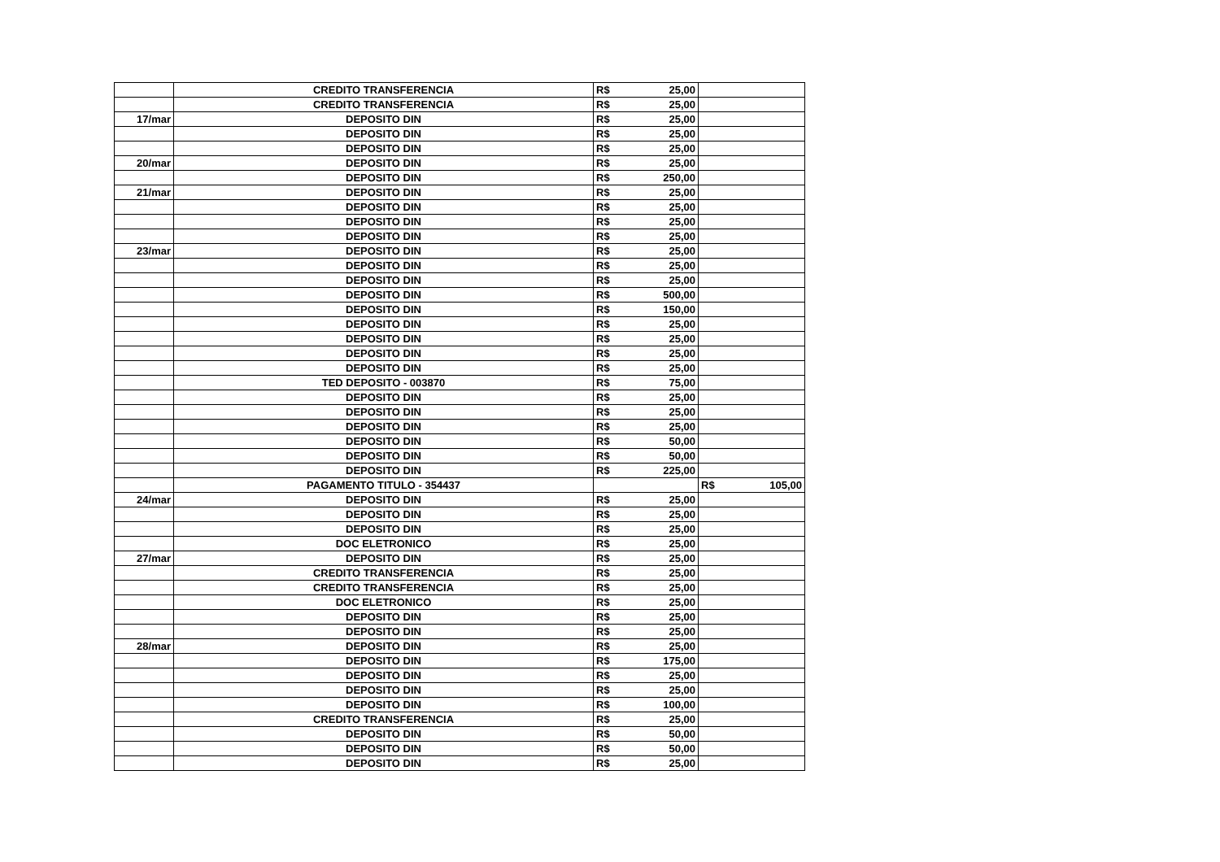| | CREDITO TRANSFERENCIA | R$ | 25,00 | | |
| | CREDITO TRANSFERENCIA | R$ | 25,00 | | |
| 17/mar | DEPOSITO DIN | R$ | 25,00 | | |
| | DEPOSITO DIN | R$ | 25,00 | | |
| | DEPOSITO DIN | R$ | 25,00 | | |
| 20/mar | DEPOSITO DIN | R$ | 25,00 | | |
| | DEPOSITO DIN | R$ | 250,00 | | |
| 21/mar | DEPOSITO DIN | R$ | 25,00 | | |
| | DEPOSITO DIN | R$ | 25,00 | | |
| | DEPOSITO DIN | R$ | 25,00 | | |
| | DEPOSITO DIN | R$ | 25,00 | | |
| 23/mar | DEPOSITO DIN | R$ | 25,00 | | |
| | DEPOSITO DIN | R$ | 25,00 | | |
| | DEPOSITO DIN | R$ | 25,00 | | |
| | DEPOSITO DIN | R$ | 500,00 | | |
| | DEPOSITO DIN | R$ | 150,00 | | |
| | DEPOSITO DIN | R$ | 25,00 | | |
| | DEPOSITO DIN | R$ | 25,00 | | |
| | DEPOSITO DIN | R$ | 25,00 | | |
| | DEPOSITO DIN | R$ | 25,00 | | |
| | TED DEPOSITO - 003870 | R$ | 75,00 | | |
| | DEPOSITO DIN | R$ | 25,00 | | |
| | DEPOSITO DIN | R$ | 25,00 | | |
| | DEPOSITO DIN | R$ | 25,00 | | |
| | DEPOSITO DIN | R$ | 50,00 | | |
| | DEPOSITO DIN | R$ | 50,00 | | |
| | DEPOSITO DIN | R$ | 225,00 | | |
| | PAGAMENTO TITULO - 354437 | | | R$ | 105,00 |
| 24/mar | DEPOSITO DIN | R$ | 25,00 | | |
| | DEPOSITO DIN | R$ | 25,00 | | |
| | DEPOSITO DIN | R$ | 25,00 | | |
| | DOC ELETRONICO | R$ | 25,00 | | |
| 27/mar | DEPOSITO DIN | R$ | 25,00 | | |
| | CREDITO TRANSFERENCIA | R$ | 25,00 | | |
| | CREDITO TRANSFERENCIA | R$ | 25,00 | | |
| | DOC ELETRONICO | R$ | 25,00 | | |
| | DEPOSITO DIN | R$ | 25,00 | | |
| | DEPOSITO DIN | R$ | 25,00 | | |
| 28/mar | DEPOSITO DIN | R$ | 25,00 | | |
| | DEPOSITO DIN | R$ | 175,00 | | |
| | DEPOSITO DIN | R$ | 25,00 | | |
| | DEPOSITO DIN | R$ | 25,00 | | |
| | DEPOSITO DIN | R$ | 100,00 | | |
| | CREDITO TRANSFERENCIA | R$ | 25,00 | | |
| | DEPOSITO DIN | R$ | 50,00 | | |
| | DEPOSITO DIN | R$ | 50,00 | | |
| | DEPOSITO DIN | R$ | 25,00 | | |